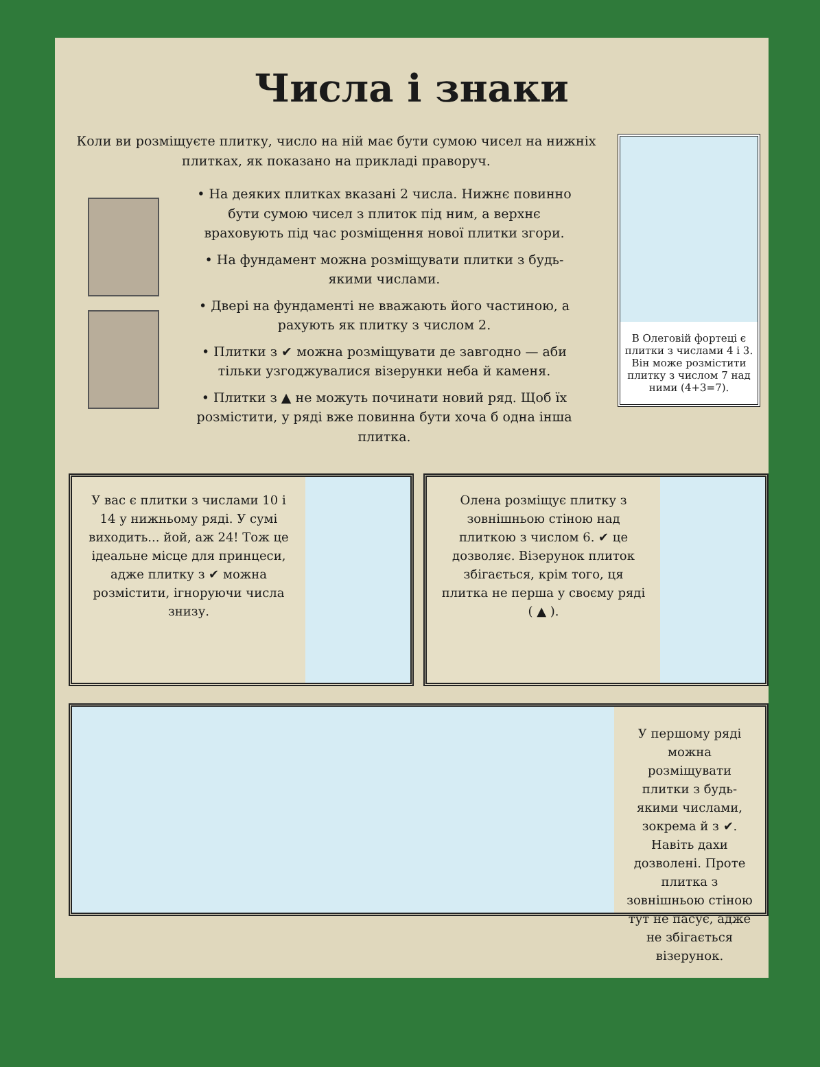Числа і знаки
Коли ви розміщуєте плитку, число на ній має бути сумою чисел на нижніх плитках, як показано на прикладі праворуч.
В Олеговій фортеці є плитки з числами 4 і 3. Він може розмістити плитку з числом 7 над ними (4+3=7).
• На деяких плитках вказані 2 числа. Нижнє повинно бути сумою чисел з плиток під ним, а верхнє враховують під час розміщення нової плитки згори.
• На фундамент можна розміщувати плитки з будь-якими числами.
• Двері на фундаменті не вважають його частиною, а рахують як плитку з числом 2.
• Плитки з ✔ можна розміщувати де завгодно — аби тільки узгоджувалися візерунки неба й каменя.
• Плитки з ▲ не можуть починати новий ряд. Щоб їх розмістити, у ряді вже повинна бути хоча б одна інша плитка.
У вас є плитки з числами 10 і 14 у нижньому ряді. У сумі виходить... йой, аж 24! Тож це ідеальне місце для принцеси, адже плитку з ✔ можна розмістити, ігноруючи числа знизу.
Олена розміщує плитку з зовнішньою стіною над плиткою з числом 6. ✔ це дозволяє. Візерунок плиток збігається, крім того, ця плитка не перша у своєму ряді ( ▲ ).
У першому ряді можна розміщувати плитки з будь-якими числами, зокрема й з ✔. Навіть дахи дозволені. Проте плитка з зовнішньою стіною тут не пасує, адже не збігається візерунок.